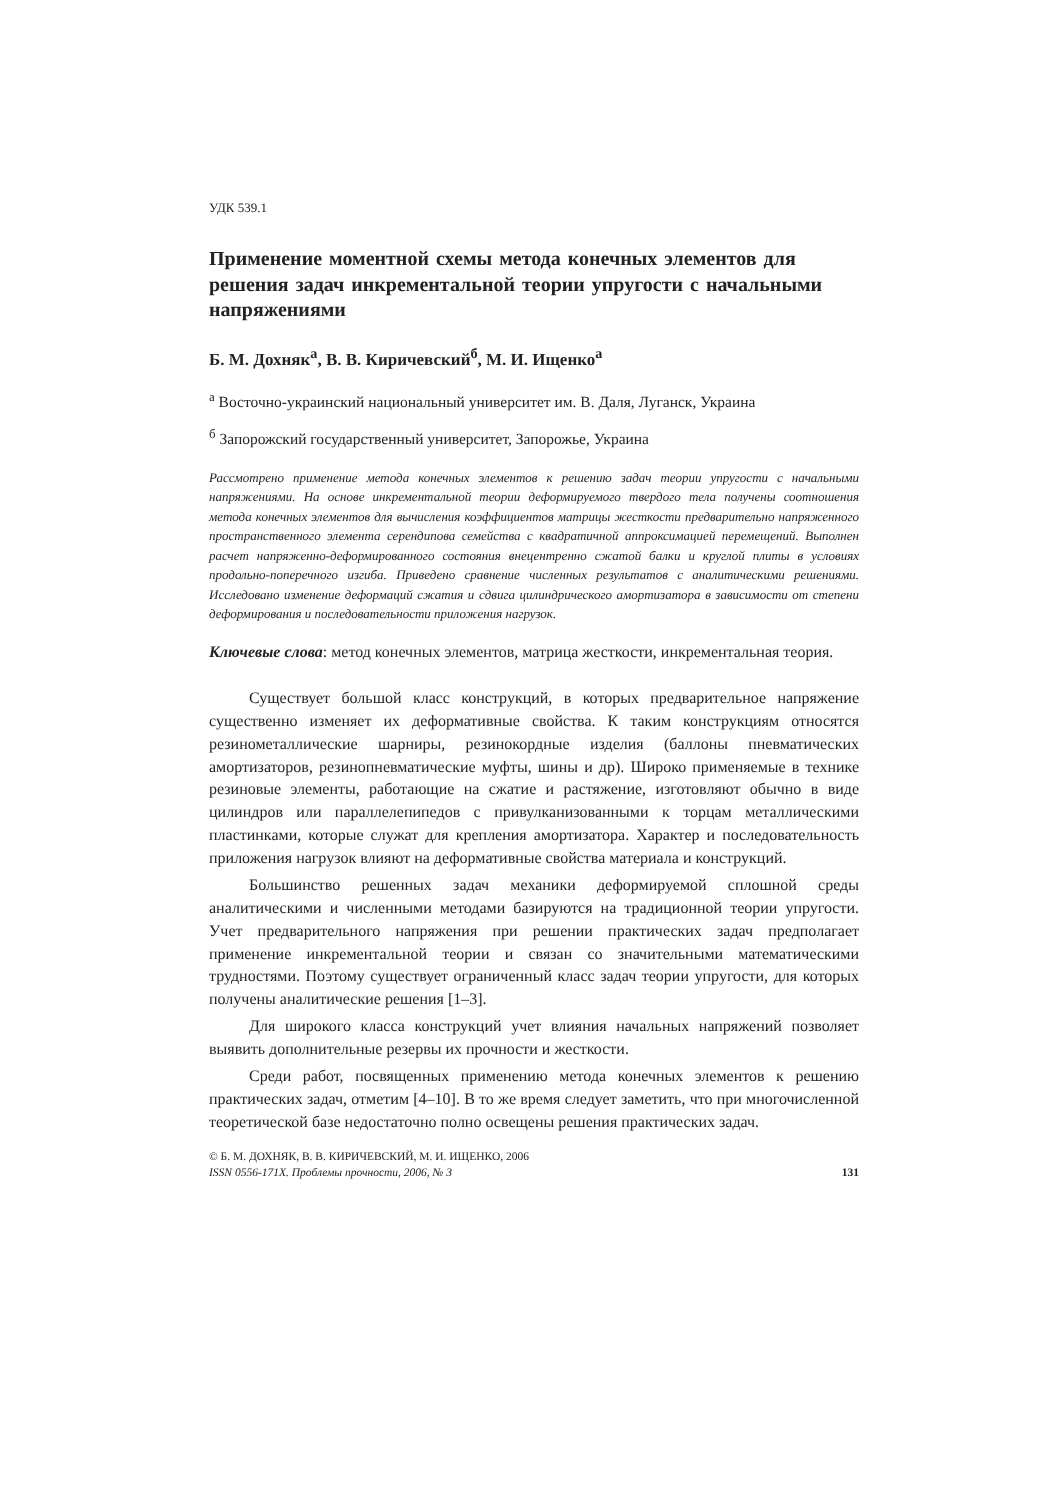УДК 539.1
Применение моментной схемы метода конечных элементов для решения задач инкрементальной теории упругости с начальными напряжениями
Б. М. Дохняк<sup>а</sup>, В. В. Киричевский<sup>б</sup>, М. И. Ищенко<sup>а</sup>
<sup>а</sup> Восточно-украинский национальный университет им. В. Даля, Луганск, Украина
<sup>б</sup> Запорожский государственный университет, Запорожье, Украина
Рассмотрено применение метода конечных элементов к решению задач теории упругости с начальными напряжениями. На основе инкрементальной теории деформируемого твердого тела получены соотношения метода конечных элементов для вычисления коэффициентов матрицы жесткости предварительно напряженного пространственного элемента серендипова семейства с квадратичной аппроксимацией перемещений. Выполнен расчет напряженно-деформированного состояния внецентренно сжатой балки и круглой плиты в условиях продольно-поперечного изгиба. Приведено сравнение численных результатов с аналитическими решениями. Исследовано изменение деформаций сжатия и сдвига цилиндрического амортизатора в зависимости от степени деформирования и последовательности приложения нагрузок.
Ключевые слова: метод конечных элементов, матрица жесткости, инкрементальная теория.
Существует большой класс конструкций, в которых предварительное напряжение существенно изменяет их деформативные свойства. К таким конструкциям относятся резинометаллические шарниры, резинокордные изделия (баллоны пневматических амортизаторов, резинопневматические муфты, шины и др). Широко применяемые в технике резиновые элементы, работающие на сжатие и растяжение, изготовляют обычно в виде цилиндров или параллелепипедов с привулканизованными к торцам металлическими пластинками, которые служат для крепления амортизатора. Характер и последовательность приложения нагрузок влияют на деформативные свойства материала и конструкций.
Большинство решенных задач механики деформируемой сплошной среды аналитическими и численными методами базируются на традиционной теории упругости. Учет предварительного напряжения при решении практических задач предполагает применение инкрементальной теории и связан со значительными математическими трудностями. Поэтому существует ограниченный класс задач теории упругости, для которых получены аналитические решения [1–3].
Для широкого класса конструкций учет влияния начальных напряжений позволяет выявить дополнительные резервы их прочности и жесткости.
Среди работ, посвященных применению метода конечных элементов к решению практических задач, отметим [4–10]. В то же время следует заметить, что при многочисленной теоретической базе недостаточно полно освещены решения практических задач.
© Б. М. ДОХНЯК, В. В. КИРИЧЕВСКИЙ, М. И. ИЩЕНКО, 2006
ISSN 0556-171X. Проблемы прочности, 2006, № 3 131